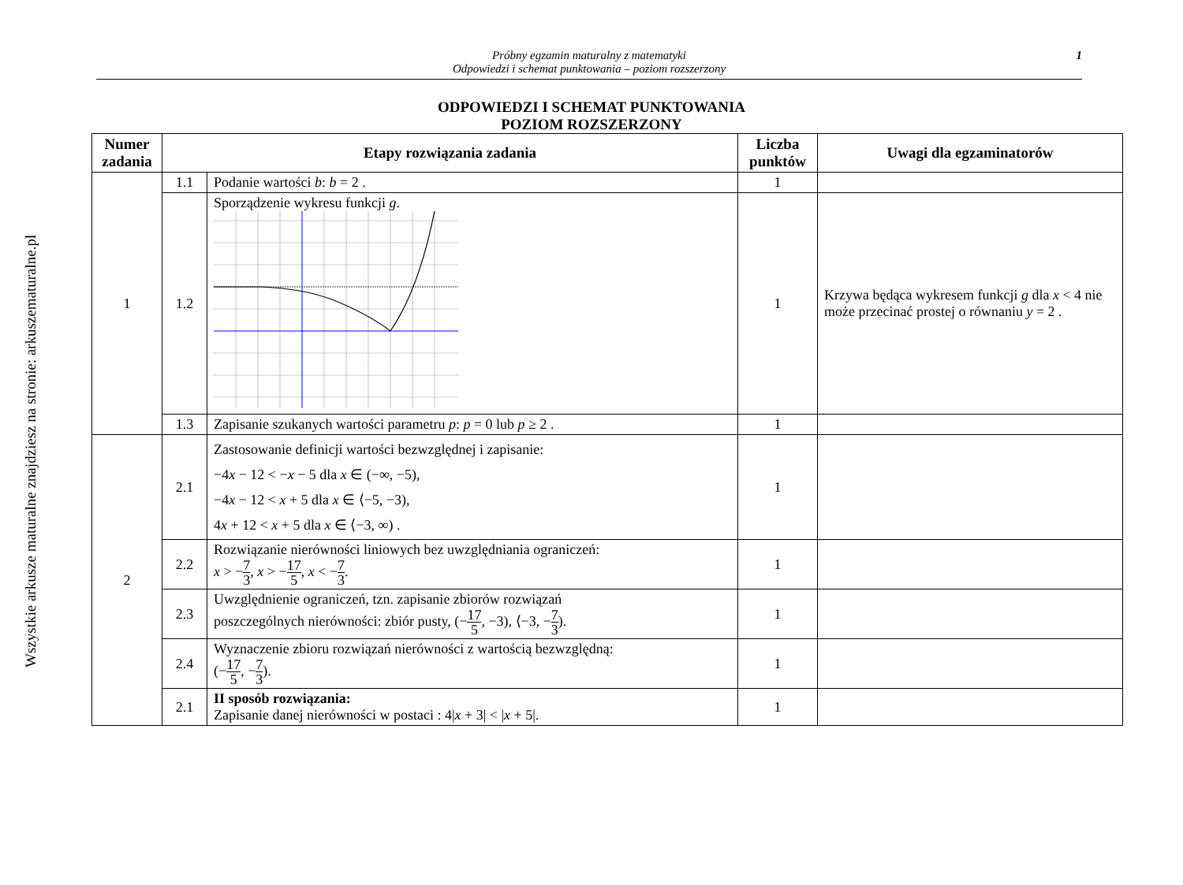Wszystkie arkusze maturalne znajdziesz na stronie: arkuszematuralne.pl
Próbny egzamin maturalny z matematyki
Odpowiedzi i schemat punktowania – poziom rozszerzony
1
ODPOWIEDZI I SCHEMAT PUNKTOWANIA
POZIOM ROZSZERZONY
| Numer zadania | Etapy rozwiązania zadania | | Liczba punktów | Uwagi dla egzaminatorów |
| --- | --- | --- | --- | --- |
| 1 | 1.1 | Podanie wartości b : b = 2 . | 1 | |
| | 1.2 | Sporządzenie wykresu funkcji g . | 1 | Krzywa będąca wykresem funkcji g dla x < 4 nie może przecinać prostej o równaniu y = 2 . |
| | 1.3 | Zapisanie szukanych wartości parametru p : p = 0 lub p ≥ 2 . | 1 | |
| 2 | 2.1 | Zastosowanie definicji wartości bezwzględnej i zapisanie: −4 x − 12 < − x − 5 dla x ∈ (−∞, −5), −4 x − 12 < x + 5 dla x ∈ ⟨−5, −3), 4 x + 12 < x + 5 dla x ∈ ⟨−3, ∞) . | 1 | |
| | 2.2 | Rozwiązanie nierówności liniowych bez uwzględniania ograniczeń: x > − 7 3 , x > − 17 5 , x < − 7 3 . | 1 | |
| | 2.3 | Uwzględnienie ograniczeń, tzn. zapisanie zbiorów rozwiązań poszczególnych nierówności: zbiór pusty, (− 17 5 , −3), ⟨−3, − 7 3 ). | 1 | |
| | 2.4 | Wyznaczenie zbioru rozwiązań nierówności z wartością bezwzględną: (− 17 5 , − 7 3 ). | 1 | |
| | 2.1 | II sposób rozwiązania: Zapisanie danej nierówności w postaci : 4/ x + 3/ < / x + 5/. | 1 | |